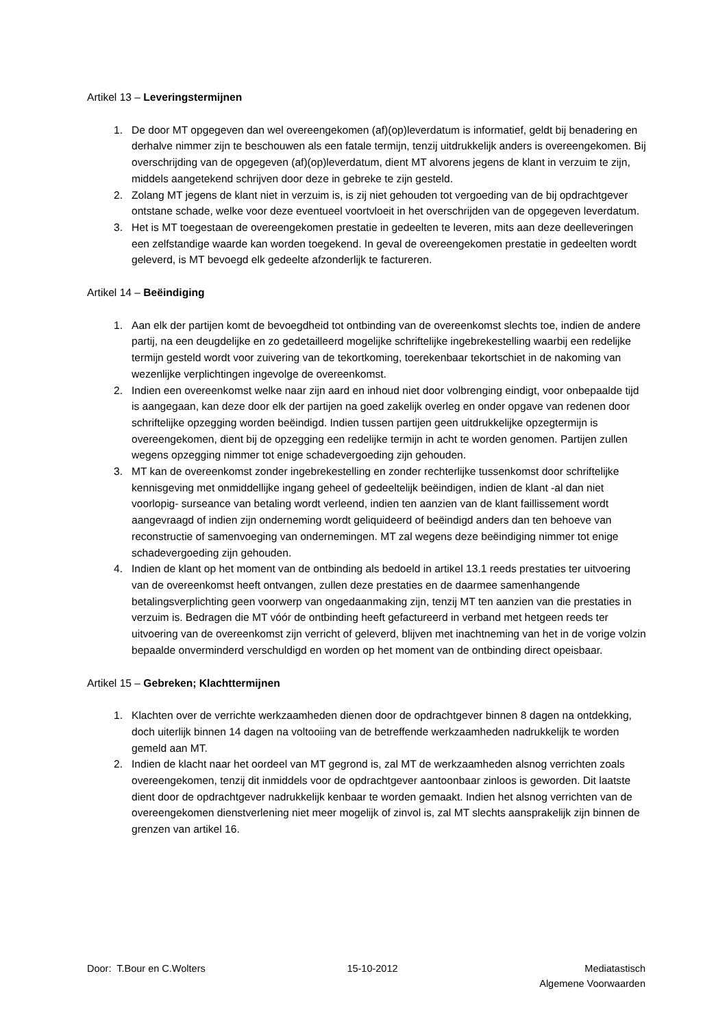Artikel 13 – Leveringstermijnen
1. De door MT opgegeven dan wel overeengekomen (af)(op)leverdatum is informatief, geldt bij benadering en derhalve nimmer zijn te beschouwen als een fatale termijn, tenzij uitdrukkelijk anders is overeengekomen. Bij overschrijding van de opgegeven (af)(op)leverdatum, dient MT alvorens jegens de klant in verzuim te zijn, middels aangetekend schrijven door deze in gebreke te zijn gesteld.
2. Zolang MT jegens de klant niet in verzuim is, is zij niet gehouden tot vergoeding van de bij opdrachtgever ontstane schade, welke voor deze eventueel voortvloeit in het overschrijden van de opgegeven leverdatum.
3. Het is MT toegestaan de overeengekomen prestatie in gedeelten te leveren, mits aan deze deelleveringen een zelfstandige waarde kan worden toegekend. In geval de overeengekomen prestatie in gedeelten wordt geleverd, is MT bevoegd elk gedeelte afzonderlijk te factureren.
Artikel 14 – Beëindiging
1. Aan elk der partijen komt de bevoegdheid tot ontbinding van de overeenkomst slechts toe, indien de andere partij, na een deugdelijke en zo gedetailleerd mogelijke schriftelijke ingebrekestelling waarbij een redelijke termijn gesteld wordt voor zuivering van de tekortkoming, toerekenbaar tekortschiet in de nakoming van wezenlijke verplichtingen ingevolge de overeenkomst.
2. Indien een overeenkomst welke naar zijn aard en inhoud niet door volbrenging eindigt, voor onbepaalde tijd is aangegaan, kan deze door elk der partijen na goed zakelijk overleg en onder opgave van redenen door schriftelijke opzegging worden beëindigd. Indien tussen partijen geen uitdrukkelijke opzegtermijn is overeengekomen, dient bij de opzegging een redelijke termijn in acht te worden genomen. Partijen zullen wegens opzegging nimmer tot enige schadevergoeding zijn gehouden.
3. MT kan de overeenkomst zonder ingebrekestelling en zonder rechterlijke tussenkomst door schriftelijke kennisgeving met onmiddellijke ingang geheel of gedeeltelijk beëindigen, indien de klant -al dan niet voorlopig- surseance van betaling wordt verleend, indien ten aanzien van de klant faillissement wordt aangevraagd of indien zijn onderneming wordt geliquideerd of beëindigd anders dan ten behoeve van reconstructie of samenvoeging van ondernemingen. MT zal wegens deze beëindiging nimmer tot enige schadevergoeding zijn gehouden.
4. Indien de klant op het moment van de ontbinding als bedoeld in artikel 13.1 reeds prestaties ter uitvoering van de overeenkomst heeft ontvangen, zullen deze prestaties en de daarmee samenhangende betalingsverplichting geen voorwerp van ongedaanmaking zijn, tenzij MT ten aanzien van die prestaties in verzuim is. Bedragen die MT vóór de ontbinding heeft gefactureerd in verband met hetgeen reeds ter uitvoering van de overeenkomst zijn verricht of geleverd, blijven met inachtneming van het in de vorige volzin bepaalde onverminderd verschuldigd en worden op het moment van de ontbinding direct opeisbaar.
Artikel 15 – Gebreken; Klachttermijnen
1. Klachten over de verrichte werkzaamheden dienen door de opdrachtgever binnen 8 dagen na ontdekking, doch uiterlijk binnen 14 dagen na voltooiing van de betreffende werkzaamheden nadrukkelijk te worden gemeld aan MT.
2. Indien de klacht naar het oordeel van MT gegrond is, zal MT de werkzaamheden alsnog verrichten zoals overeengekomen, tenzij dit inmiddels voor de opdrachtgever aantoonbaar zinloos is geworden. Dit laatste dient door de opdrachtgever nadrukkelijk kenbaar te worden gemaakt. Indien het alsnog verrichten van de overeengekomen dienstverlening niet meer mogelijk of zinvol is, zal MT slechts aansprakelijk zijn binnen de grenzen van artikel 16.
Door: T.Bour en C.Wolters 15-10-2012 Mediatastisch
Algemene Voorwaarden